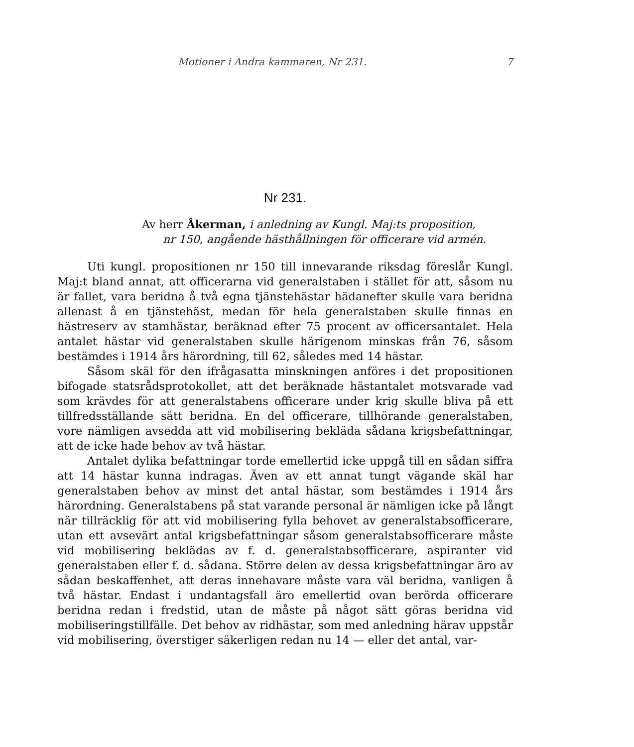Motioner i Andra kammaren, Nr 231. 7
Nr 231.
Av herr Åkerman, i anledning av Kungl. Maj:ts proposition,
nr 150, angående hästhållningen för officerare vid armén.
Uti kungl. propositionen nr 150 till innevarande riksdag föreslår Kungl. Maj:t bland annat, att officerarna vid generalstaben i stället för att, såsom nu är fallet, vara beridna å två egna tjänstehästar hädanefter skulle vara beridna allenast å en tjänstehäst, medan för hela generalstaben skulle finnas en hästreserv av stamhästar, beräknad efter 75 procent av officersantalet. Hela antalet hästar vid generalstaben skulle härigenom minskas från 76, såsom bestämdes i 1914 års härordning, till 62, således med 14 hästar.
Såsom skäl för den ifrågasatta minskningen anföres i det propositionen bifogade statsrådsprotokollet, att det beräknade hästantalet motsvarade vad som krävdes för att generalstabens officerare under krig skulle bliva på ett tillfredsställande sätt beridna. En del officerare, tillhörande generalstaben, vore nämligen avsedda att vid mobilisering bekläda sådana krigsbefattningar, att de icke hade behov av två hästar.
Antalet dylika befattningar torde emellertid icke uppgå till en sådan siffra att 14 hästar kunna indragas. Även av ett annat tungt vägande skäl har generalstaben behov av minst det antal hästar, som bestämdes i 1914 års härordning. Generalstabens på stat varande personal är nämligen icke på långt när tillräcklig för att vid mobilisering fylla behovet av generalstabsofficerare, utan ett avsevärt antal krigsbefattningar såsom generalstabsofficerare måste vid mobilisering beklädas av f. d. generalstabsofficerare, aspiranter vid generalstaben eller f. d. sådana. Större delen av dessa krigsbefattningar äro av sådan beskaffenhet, att deras innehavare måste vara väl beridna, vanligen å två hästar. Endast i undantagsfall äro emellertid ovan berörda officerare beridna redan i fredstid, utan de måste på något sätt göras beridna vid mobiliseringstillfälle. Det behov av ridhästar, som med anledning härav uppstår vid mobilisering, överstiger säkerligen redan nu 14 — eller det antal, var-